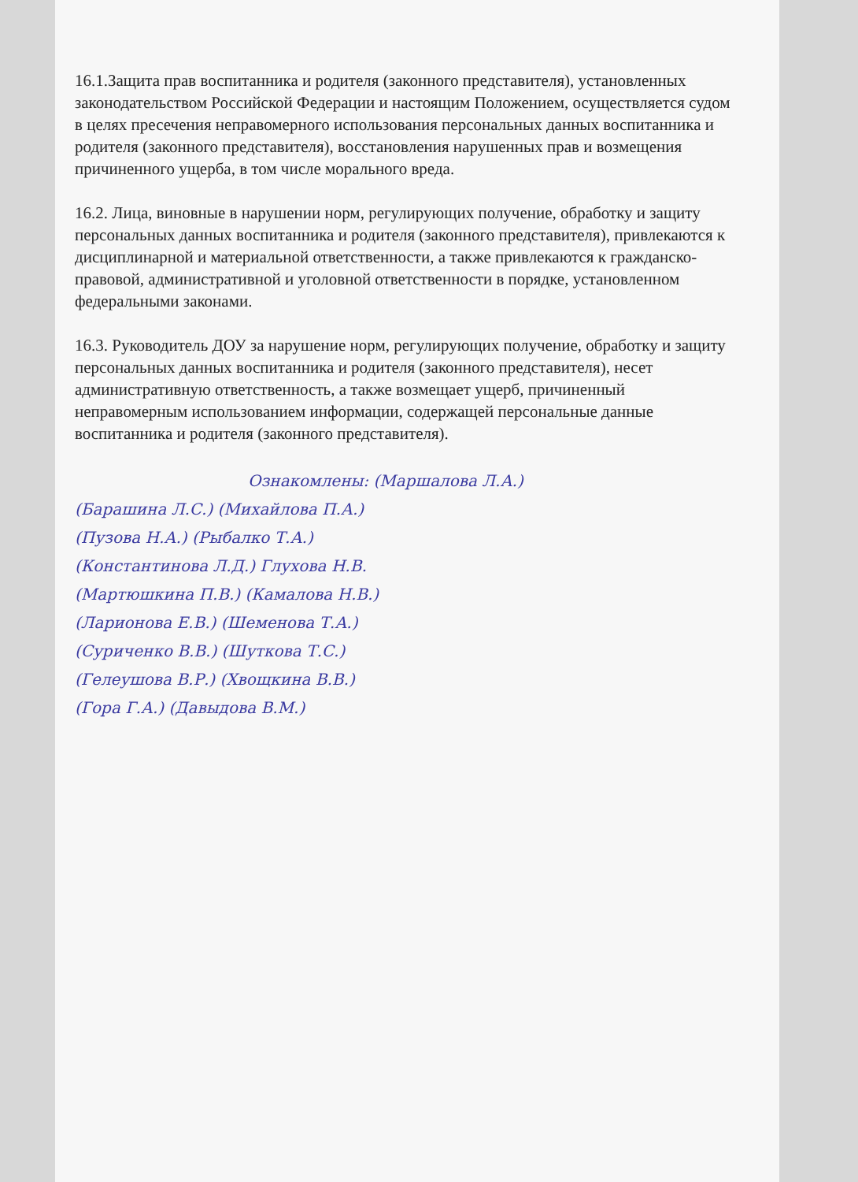16.1.Защита прав воспитанника и родителя (законного представителя), установленных законодательством Российской Федерации и настоящим Положением, осуществляется судом в целях пресечения неправомерного использования персональных данных воспитанника и родителя (законного представителя), восстановления нарушенных прав и возмещения причиненного ущерба, в том числе морального вреда.
16.2. Лица, виновные в нарушении норм, регулирующих получение, обработку и защиту персональных данных воспитанника и родителя (законного представителя), привлекаются к дисциплинарной и материальной ответственности, а также привлекаются к гражданско-правовой, административной и уголовной ответственности в порядке, установленном федеральными законами.
16.3. Руководитель ДОУ за нарушение норм, регулирующих получение, обработку и защиту персональных данных воспитанника и родителя (законного представителя), несет административную ответственность, а также возмещает ущерб, причиненный неправомерным использованием информации, содержащей персональные данные воспитанника и родителя (законного представителя).
Ознакомлены: (Маршалова Л.А.)
(Барашина Л.С.) (Михайлова П.А.)
(Пузова Н.А.) (Рыбалко Т.А.)
(Константинова Л.Д.) Глухова Н.В.
(Мартюшкина П.В.) (Камалова Н.В.)
(Ларионова Е.В.) (Шеменова Т.А.)
(Суриченко В.В.) (Шуткова Т.С.)
(Гелеушова В.Р.) (Хвощкина В.В.)
(Гора Г.А.) (Давыдова В.М.)